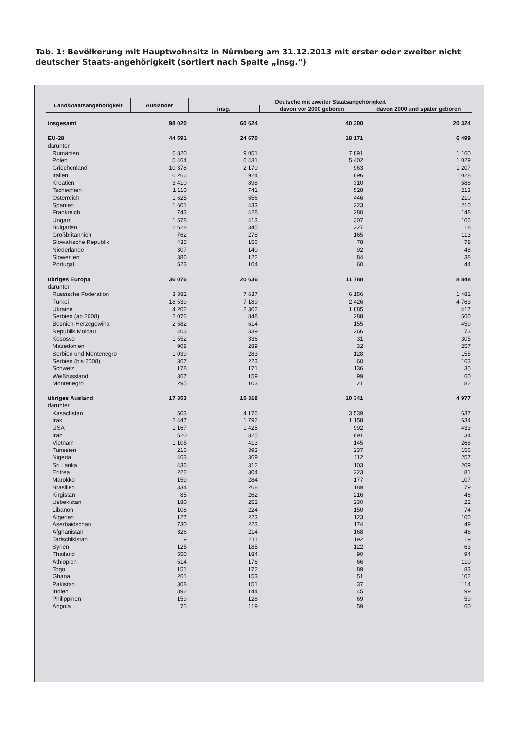Tab. 1: Bevölkerung mit Hauptwohnsitz in Nürnberg am 31.12.2013 mit erster oder zweiter nicht deutscher Staats-angehörigkeit (sortiert nach Spalte „insg.“)
| Land/Staatsangehörigkeit | Ausländer | Deutsche mit zweiter Staatsangehörigkeit | | |
| --- | --- | --- | --- | --- |
| | | insg. | davon vor 2000 geboren | davon 2000 und später geboren |
| insgesamt | 98 020 | 60 624 | 40 300 | 20 324 |
| EU-28 | 44 591 | 24 670 | 18 171 | 6 499 |
| darunter | | | | |
| Rumänien | 5 820 | 9 051 | 7 891 | 1 160 |
| Polen | 5 464 | 6 431 | 5 402 | 1 029 |
| Griechenland | 10 378 | 2 170 | 963 | 1 207 |
| Italien | 6 266 | 1 924 | 896 | 1 028 |
| Kroatien | 3 410 | 898 | 310 | 588 |
| Tschechien | 1 110 | 741 | 528 | 213 |
| Österreich | 1 625 | 656 | 446 | 210 |
| Spanien | 1 601 | 433 | 223 | 210 |
| Frankreich | 743 | 428 | 280 | 148 |
| Ungarn | 1 578 | 413 | 307 | 106 |
| Bulgarien | 2 628 | 345 | 227 | 118 |
| Großbritannien | 762 | 278 | 165 | 113 |
| Slowakische Republik | 435 | 156 | 78 | 78 |
| Niederlande | 307 | 140 | 92 | 48 |
| Slowenien | 386 | 122 | 84 | 38 |
| Portugal | 523 | 104 | 60 | 44 |
| übriges Europa | 36 076 | 20 636 | 11 788 | 8 848 |
| darunter | | | | |
| Russische Föderation | 3 382 | 7 637 | 6 156 | 1 481 |
| Türkei | 18 539 | 7 189 | 2 426 | 4 763 |
| Ukraine | 4 202 | 2 302 | 1 885 | 417 |
| Serbien (ab 2008) | 2 076 | 848 | 288 | 560 |
| Bosnien-Herzegowina | 2 582 | 614 | 155 | 459 |
| Republik Moldau | 403 | 339 | 266 | 73 |
| Kososvo | 1 552 | 336 | 31 | 305 |
| Mazedonien | 908 | 289 | 32 | 257 |
| Serbien und Montenegro | 1 039 | 283 | 128 | 155 |
| Serbien (bis 2008) | 367 | 223 | 60 | 163 |
| Schweiz | 178 | 171 | 136 | 35 |
| Weißrussland | 367 | 159 | 99 | 60 |
| Montenegro | 295 | 103 | 21 | 82 |
| übriges Ausland | 17 353 | 15 318 | 10 341 | 4 977 |
| darunter | | | | |
| Kasachstan | 503 | 4 176 | 3 539 | 637 |
| Irak | 2 447 | 1 792 | 1 158 | 634 |
| USA | 1 167 | 1 425 | 992 | 433 |
| Iran | 520 | 825 | 691 | 134 |
| Vietnam | 1 105 | 413 | 145 | 268 |
| Tunesien | 216 | 393 | 237 | 156 |
| Nigeria | 463 | 369 | 112 | 257 |
| Sri Lanka | 436 | 312 | 103 | 209 |
| Eritrea | 222 | 304 | 223 | 81 |
| Marokko | 159 | 284 | 177 | 107 |
| Brasilien | 334 | 268 | 189 | 79 |
| Kirgistan | 85 | 262 | 216 | 46 |
| Usbekistan | 180 | 252 | 230 | 22 |
| Libanon | 108 | 224 | 150 | 74 |
| Algerien | 127 | 223 | 123 | 100 |
| Aserbaidschan | 730 | 223 | 174 | 49 |
| Afghanistan | 326 | 214 | 168 | 46 |
| Tadschikistan | 9 | 211 | 192 | 19 |
| Syrien | 125 | 185 | 122 | 63 |
| Thailand | 550 | 184 | 90 | 94 |
| Äthiopien | 514 | 176 | 66 | 110 |
| Togo | 151 | 172 | 89 | 83 |
| Ghana | 261 | 153 | 51 | 102 |
| Pakistan | 308 | 151 | 37 | 114 |
| Indien | 892 | 144 | 45 | 99 |
| Philippinen | 159 | 128 | 69 | 59 |
| Angola | 75 | 119 | 59 | 60 |